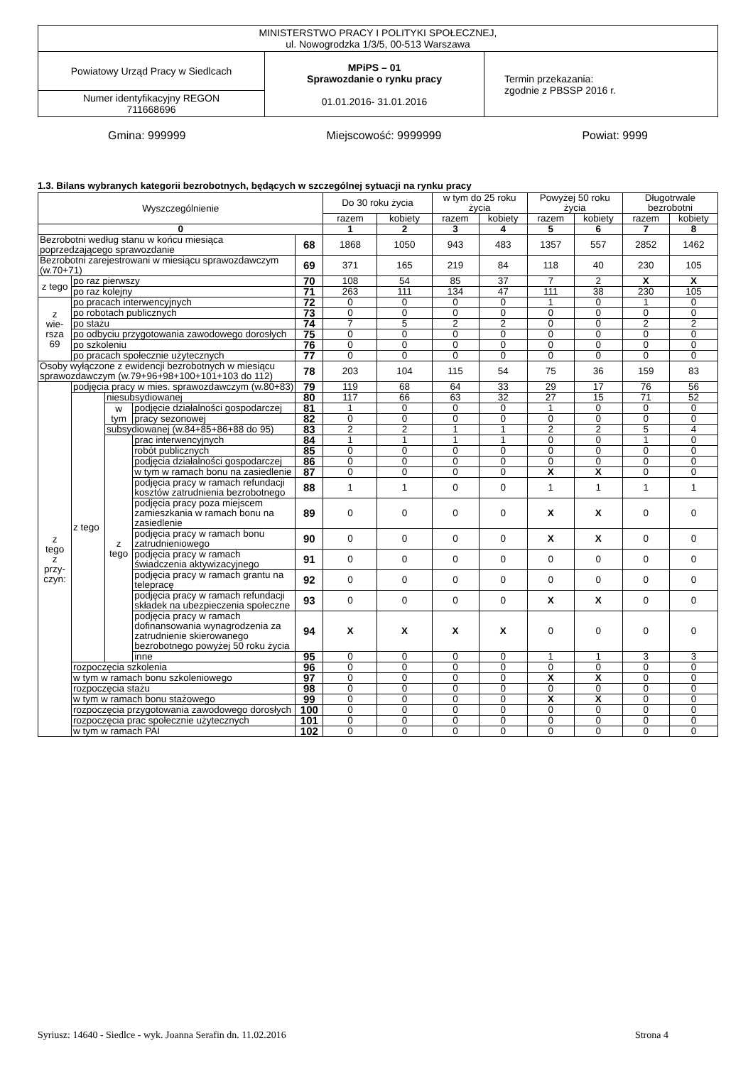| MINISTERSTWO PRACY I POLITYKI SPOŁECZNEJ, ul. Nowogrodzka 1/3/5, 00-513 Warszawa | | |
| Powiatowy Urząd Pracy w Siedlcach | MPiPS – 01 Sprawozdanie o rynku pracy 01.01.2016- 31.01.2016 | Termin przekazania: zgodnie z PBSSP 2016 r. |
| Numer identyfikacyjny REGON 711668696 | | |
Gmina: 999999 Miejscowość: 9999999 Powiat: 9999
1.3. Bilans wybranych kategorii bezrobotnych, będących w szczególnej sytuacji na rynku pracy
| Wyszczególnienie | | | | | Do 30 roku życia | | w tym do 25 roku życia | | Powyżej 50 roku życia | | Długotrwale bezrobotni | |
| --- | --- | --- | --- | --- | --- | --- | --- | --- | --- | --- | --- | --- |
| | | | | | razem | kobiety | razem | kobiety | razem | kobiety | razem | kobiety |
| 0 | | | | | 1 | 2 | 3 | 4 | 5 | 6 | 7 | 8 |
| Bezrobotni według stanu w końcu miesiąca poprzedzającego sprawozdanie | | | | 68 | 1868 | 1050 | 943 | 483 | 1357 | 557 | 2852 | 1462 |
| Bezrobotni zarejestrowani w miesiącu sprawozdawczym (w.70+71) | | | | 69 | 371 | 165 | 219 | 84 | 118 | 40 | 230 | 105 |
| z tego | po raz pierwszy | | | 70 | 108 | 54 | 85 | 37 | 7 | 2 | X | X |
| | po raz kolejny | | | 71 | 263 | 111 | 134 | 47 | 111 | 38 | 230 | 105 |
| z wie- rsza 69 | po pracach interwencyjnych | | | 72 | 0 | 0 | 0 | 0 | 1 | 0 | 1 | 0 |
| | po robotach publicznych | | | 73 | 0 | 0 | 0 | 0 | 0 | 0 | 0 | 0 |
| | po stażu | | | 74 | 7 | 5 | 2 | 2 | 0 | 0 | 2 | 2 |
| | po odbyciu przygotowania zawodowego dorosłych | | | 75 | 0 | 0 | 0 | 0 | 0 | 0 | 0 | 0 |
| | po szkoleniu | | | 76 | 0 | 0 | 0 | 0 | 0 | 0 | 0 | 0 |
| | po pracach społecznie użytecznych | | | 77 | 0 | 0 | 0 | 0 | 0 | 0 | 0 | 0 |
| Osoby wyłączone z ewidencji bezrobotnych w miesiącu sprawozdawczym (w.79+96+98+100+101+103 do 112) | | | | 78 | 203 | 104 | 115 | 54 | 75 | 36 | 159 | 83 |
| z tego z przy- czyn: | podjęcia pracy w mies. sprawozdawczym (w.80+83) | | | 79 | 119 | 68 | 64 | 33 | 29 | 17 | 76 | 56 |
| | z tego | niesubsydiowanej | | 80 | 117 | 66 | 63 | 32 | 27 | 15 | 71 | 52 |
| | | w tym | podjęcie działalności gospodarczej | 81 | 1 | 0 | 0 | 0 | 1 | 0 | 0 | 0 |
| | | | pracy sezonowej | 82 | 0 | 0 | 0 | 0 | 0 | 0 | 0 | 0 |
| | | subsydiowanej (w.84+85+86+88 do 95) | | 83 | 2 | 2 | 1 | 1 | 2 | 2 | 5 | 4 |
| | | z tego | prac interwencyjnych | 84 | 1 | 1 | 1 | 1 | 0 | 0 | 1 | 0 |
| | | | robót publicznych | 85 | 0 | 0 | 0 | 0 | 0 | 0 | 0 | 0 |
| | | | podjęcia działalności gospodarczej | 86 | 0 | 0 | 0 | 0 | 0 | 0 | 0 | 0 |
| | | | w tym w ramach bonu na zasiedlenie | 87 | 0 | 0 | 0 | 0 | X | X | 0 | 0 |
| | | | podjęcia pracy w ramach refundacji kosztów zatrudnienia bezrobotnego | 88 | 1 | 1 | 0 | 0 | 1 | 1 | 1 | 1 |
| | | | podjęcia pracy poza miejscem zamieszkania w ramach bonu na zasiedlenie | 89 | 0 | 0 | 0 | 0 | X | X | 0 | 0 |
| | | | podjęcia pracy w ramach bonu zatrudnieniowego | 90 | 0 | 0 | 0 | 0 | X | X | 0 | 0 |
| | | | podjęcia pracy w ramach świadczenia aktywizacyjnego | 91 | 0 | 0 | 0 | 0 | 0 | 0 | 0 | 0 |
| | | | podjęcia pracy w ramach grantu na telepracę | 92 | 0 | 0 | 0 | 0 | 0 | 0 | 0 | 0 |
| | | | podjęcia pracy w ramach refundacji składek na ubezpieczenia społeczne | 93 | 0 | 0 | 0 | 0 | X | X | 0 | 0 |
| | | | podjęcia pracy w ramach dofinansowania wynagrodzenia za zatrudnienie skierowanego bezrobotnego powyżej 50 roku życia | 94 | X | X | X | X | 0 | 0 | 0 | 0 |
| | | | inne | 95 | 0 | 0 | 0 | 0 | 1 | 1 | 3 | 3 |
| | rozpoczęcia szkolenia | | | 96 | 0 | 0 | 0 | 0 | 0 | 0 | 0 | 0 |
| | w tym w ramach bonu szkoleniowego | | | 97 | 0 | 0 | 0 | 0 | X | X | 0 | 0 |
| | rozpoczęcia stażu | | | 98 | 0 | 0 | 0 | 0 | 0 | 0 | 0 | 0 |
| | w tym w ramach bonu stażowego | | | 99 | 0 | 0 | 0 | 0 | X | X | 0 | 0 |
| | rozpoczęcia przygotowania zawodowego dorosłych | | | 100 | 0 | 0 | 0 | 0 | 0 | 0 | 0 | 0 |
| | rozpoczęcia prac społecznie użytecznych | | | 101 | 0 | 0 | 0 | 0 | 0 | 0 | 0 | 0 |
| | w tym w ramach PAI | | | 102 | 0 | 0 | 0 | 0 | 0 | 0 | 0 | 0 |
Syriusz: 14640 - Siedlce - wyk. Joanna Serafin dn. 11.02.2016 Strona 4